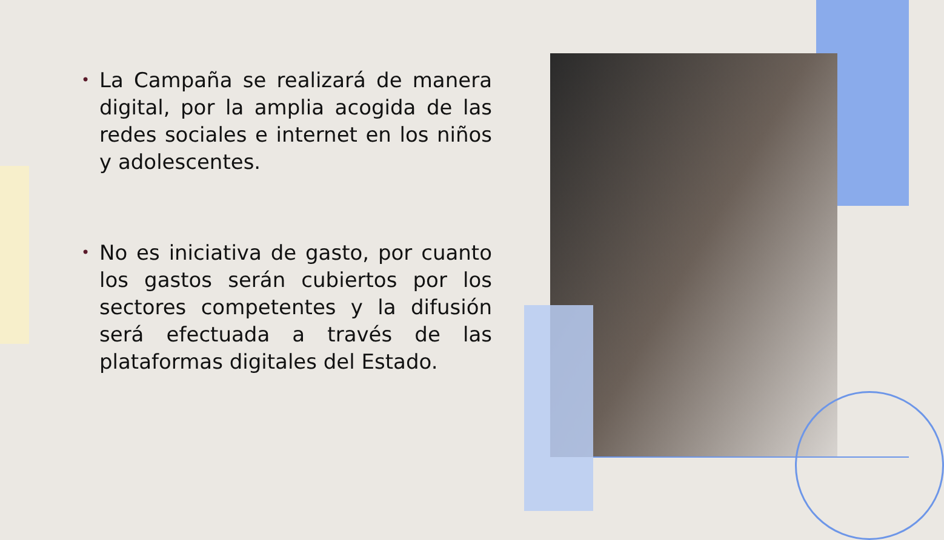• La Campaña se realizará de manera digital, por la amplia acogida de las redes sociales e internet en los niños y adolescentes.
• No es iniciativa de gasto, por cuanto los gastos serán cubiertos por los sectores competentes y la difusión será efectuada a través de las plataformas digitales del Estado.